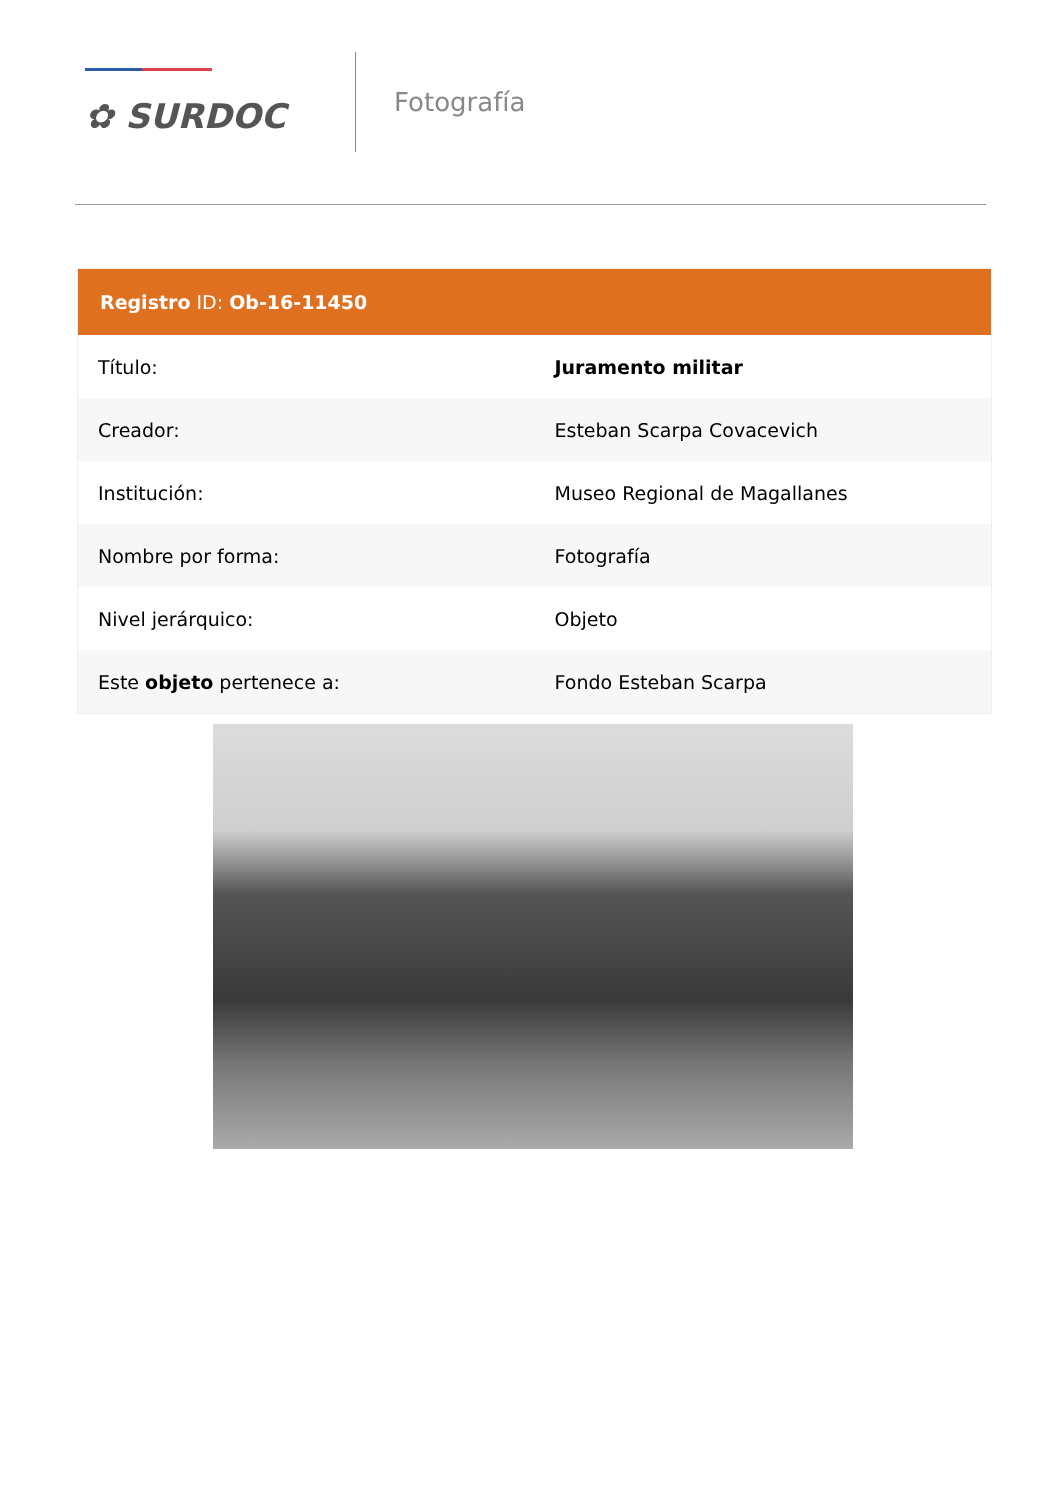✿ SURDOC
Fotografía
| Registro ID: Ob-16-11450 | |
| --- | --- |
| Título: | Juramento militar |
| Creador: | Esteban Scarpa Covacevich |
| Institución: | Museo Regional de Magallanes |
| Nombre por forma: | Fotografía |
| Nivel jerárquico: | Objeto |
| Este objeto pertenece a: | Fondo Esteban Scarpa |